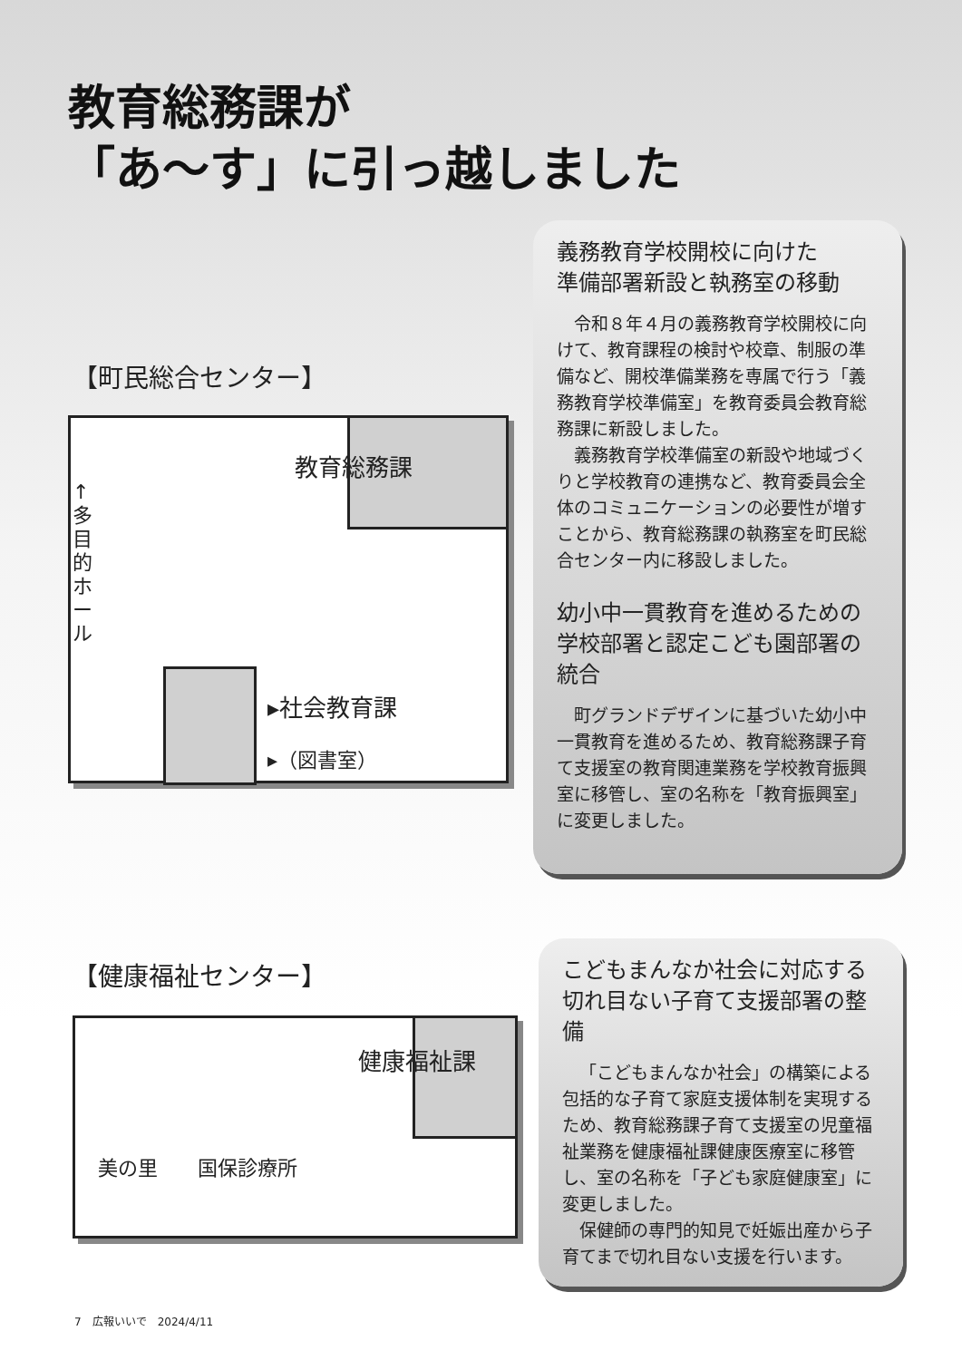教育総務課が
「あ～す」に引っ越しました
【町民総合センター】
教育総務課
↑ 多目的ホール
▸社会教育課
▸（図書室）
義務教育学校開校に向けた
準備部署新設と執務室の移動
令和８年４月の義務教育学校開校に向けて、教育課程の検討や校章、制服の準備など、開校準備業務を専属で行う「義務教育学校準備室」を教育委員会教育総務課に新設しました。
義務教育学校準備室の新設や地域づくりと学校教育の連携など、教育委員会全体のコミュニケーションの必要性が増すことから、教育総務課の執務室を町民総合センター内に移設しました。
幼小中一貫教育を進めるための
学校部署と認定こども園部署の統合
町グランドデザインに基づいた幼小中一貫教育を進めるため、教育総務課子育て支援室の教育関連業務を学校教育振興室に移管し、室の名称を「教育振興室」に変更しました。
【健康福祉センター】
健康福祉課
美の里　　国保診療所
こどもまんなか社会に対応する
切れ目ない子育て支援部署の整備
「こどもまんなか社会」の構築による包括的な子育て家庭支援体制を実現するため、教育総務課子育て支援室の児童福祉業務を健康福祉課健康医療室に移管し、室の名称を「子ども家庭健康室」に変更しました。
保健師の専門的知見で妊娠出産から子育てまで切れ目ない支援を行います。
7　広報いいで　2024/4/11